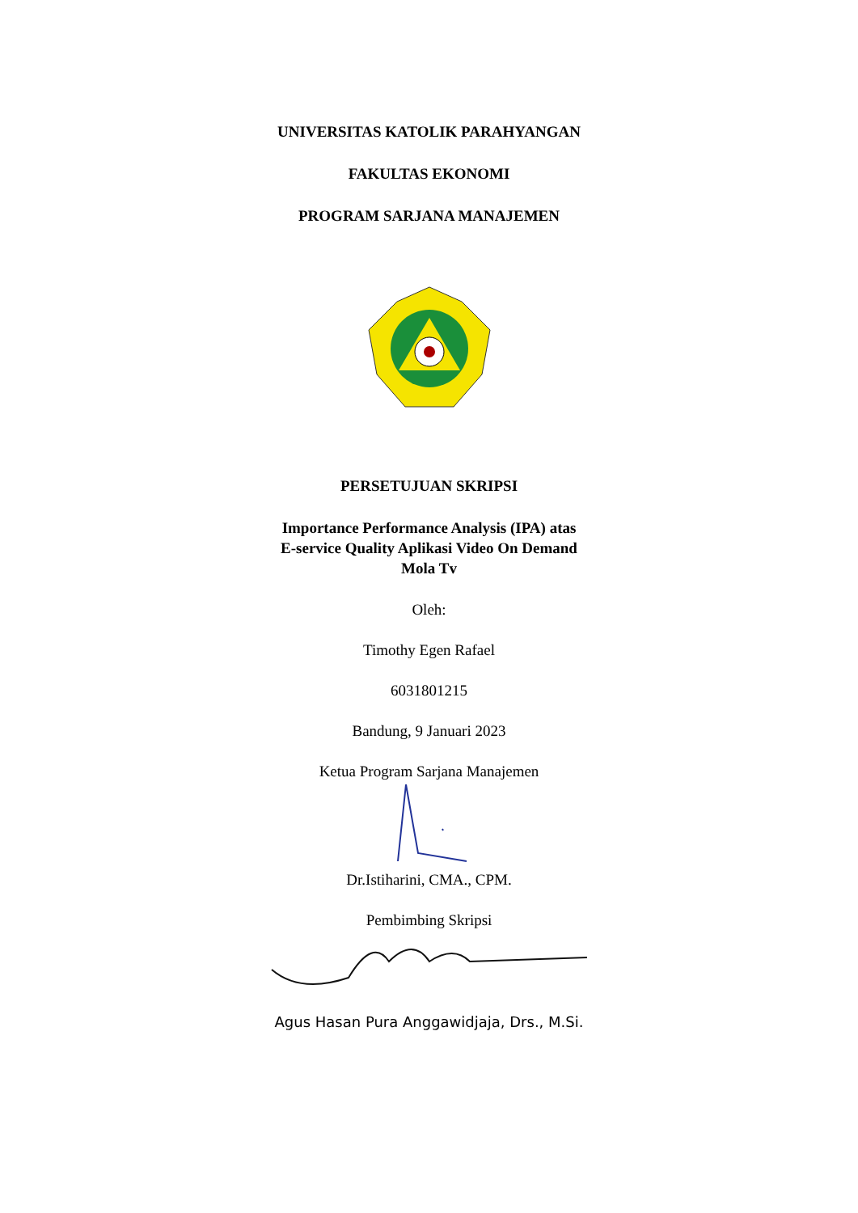UNIVERSITAS KATOLIK PARAHYANGAN
FAKULTAS EKONOMI
PROGRAM SARJANA MANAJEMEN
PERSETUJUAN SKRIPSI
Importance Performance Analysis (IPA) atas
E-service Quality Aplikasi Video On Demand
Mola Tv
Oleh:
Timothy Egen Rafael
6031801215
Bandung, 9 Januari 2023
Ketua Program Sarjana Manajemen
Dr.Istiharini, CMA., CPM.
Pembimbing Skripsi
Agus Hasan Pura Anggawidjaja, Drs., M.Si.